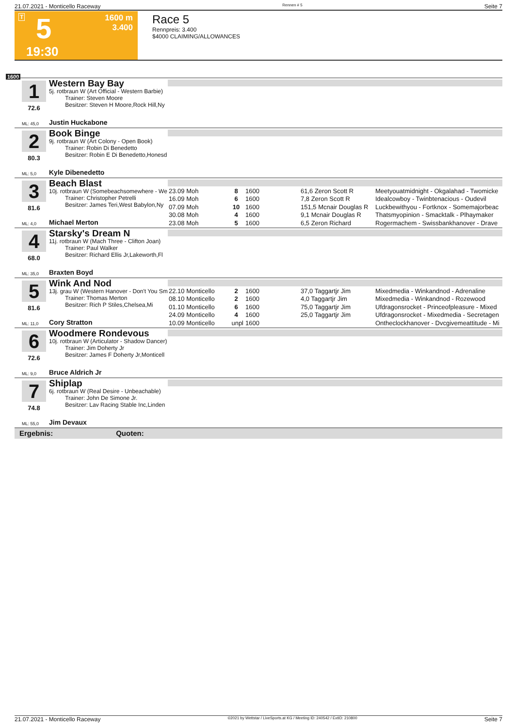21.07.2021 - Monticello Raceway Rennen # 5 Seite 7
T 5 1600 m
3.400
19:30
Race 5
Rennpreis: 3.400
$4000 CLAIMING/ALLOWANCES
1600
1
72.6
Western Bay Bay
5j. rotbraun W (Art Official - Western Barbie)
Trainer: Steven Moore
Besitzer: Steven H Moore,Rock Hill,Ny
ML: 45,0 Justin Huckabone
2
80.3
Book Binge
9j. rotbraun W (Art Colony - Open Book)
Trainer: Robin Di Benedetto
Besitzer: Robin E Di Benedetto,Honesd
ML: 5,0 Kyle Dibenedetto
3
81.6
Beach Blast
10j. rotbraun W (Somebeachsomewhere - We
Trainer: Christopher Petrelli
Besitzer: James Teri,West Babylon,Ny
| 23.09 Moh | 8 | 1600 | 61,6 Zeron Scott R | Meetyouatmidnight - Okgalahad - Twomicke |
| 16.09 Moh | 6 | 1600 | 7,8 Zeron Scott R | Idealcowboy - Twinbtenacious - Oudevil |
| 07.09 Moh | 10 | 1600 | 151,5 Mcnair Douglas R | Luckbewithyou - Fortknox - Somemajorbeac |
| 30.08 Moh | 4 | 1600 | 9,1 Mcnair Douglas R | Thatsmyopinion - Smacktalk - Plhaymaker |
| 23.08 Moh | 5 | 1600 | 6,5 Zeron Richard | Rogermachem - Swissbankhanover - Drave |
ML: 4,0 Michael Merton
4
68.0
Starsky's Dream N
11j. rotbraun W (Mach Three - Clifton Joan)
Trainer: Paul Walker
Besitzer: Richard Ellis Jr,Lakeworth,Fl
ML: 35,0 Braxten Boyd
5
81.6
Wink And Nod
13j. grau W (Western Hanover - Don't You Sm
Trainer: Thomas Merton
Besitzer: Rich P Stiles,Chelsea,Mi
| 22.10 Monticello | 2 | 1600 | 37,0 Taggartjr Jim | Mixedmedia - Winkandnod - Adrenaline |
| 08.10 Monticello | 2 | 1600 | 4,0 Taggartjr Jim | Mixedmedia - Winkandnod - Rozewood |
| 01.10 Monticello | 6 | 1600 | 75,0 Taggartjr Jim | Ufdragonsrocket - Princeofpleasure - Mixed |
| 24.09 Monticello | 4 | 1600 | 25,0 Taggartjr Jim | Ufdragonsrocket - Mixedmedia - Secretagen |
| 10.09 Monticello | unpl | 1600 | | Ontheclockhanover - Dvcgivemeattitude - Mi |
ML: 11,0 Cory Stratton
6
72.6
Woodmere Rondevous
10j. rotbraun W (Articulator - Shadow Dancer)
Trainer: Jim Doherty Jr
Besitzer: James F Doherty Jr,Monticell
ML: 9,0 Bruce Aldrich Jr
7
74.8
Shiplap
6j. rotbraun W (Real Desire - Unbeachable)
Trainer: John De Simone Jr.
Besitzer: Lav Racing Stable Inc,Linden
ML: 55,0 Jim Devaux
Ergebnis: Quoten:
21.07.2021 - Monticello Raceway ©2021 by Wettstar / LiveSports.at KG / Meeting ID: 240542 / ExtID: 210800 Seite 7